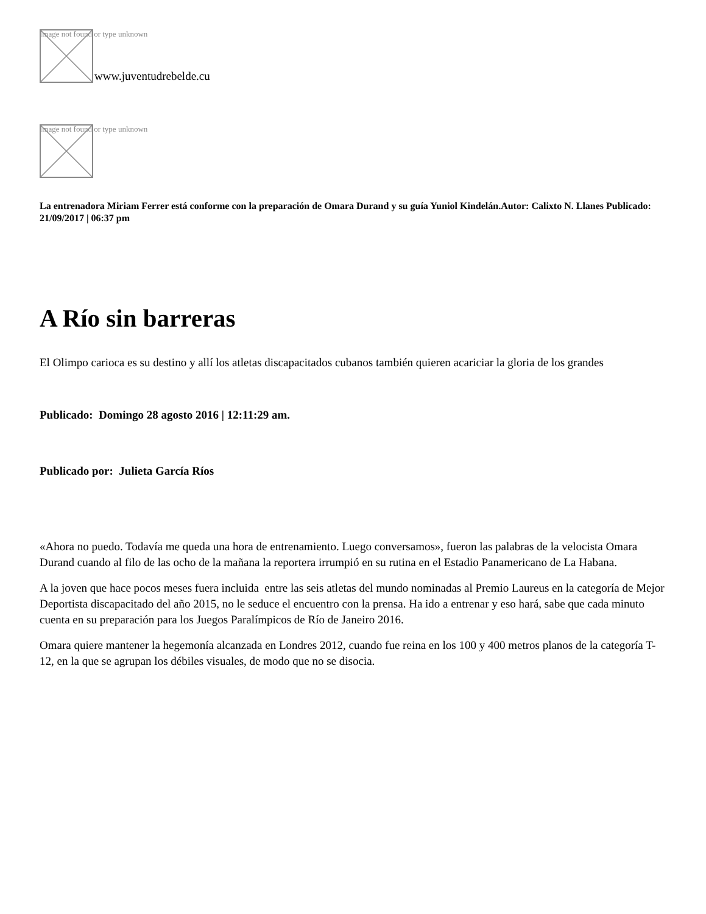Image not found or type unknown
www.juventudrebelde.cu
Image not found or type unknown
La entrenadora Miriam Ferrer está conforme con la preparación de Omara Durand y su guía Yuniol Kindelán.Autor: Calixto N. Llanes Publicado: 21/09/2017 | 06:37 pm
A Río sin barreras
El Olimpo carioca es su destino y allí los atletas discapacitados cubanos también quieren acariciar la gloria de los grandes
Publicado: Domingo 28 agosto 2016 | 12:11:29 am.
Publicado por: Julieta García Ríos
«Ahora no puedo. Todavía me queda una hora de entrenamiento. Luego conversamos», fueron las palabras de la velocista Omara Durand cuando al filo de las ocho de la mañana la reportera irrumpió en su rutina en el Estadio Panamericano de La Habana.
A la joven que hace pocos meses fuera incluida entre las seis atletas del mundo nominadas al Premio Laureus en la categoría de Mejor Deportista discapacitado del año 2015, no le seduce el encuentro con la prensa. Ha ido a entrenar y eso hará, sabe que cada minuto cuenta en su preparación para los Juegos Paralímpicos de Río de Janeiro 2016.
Omara quiere mantener la hegemonía alcanzada en Londres 2012, cuando fue reina en los 100 y 400 metros planos de la categoría T-12, en la que se agrupan los débiles visuales, de modo que no se disocia.